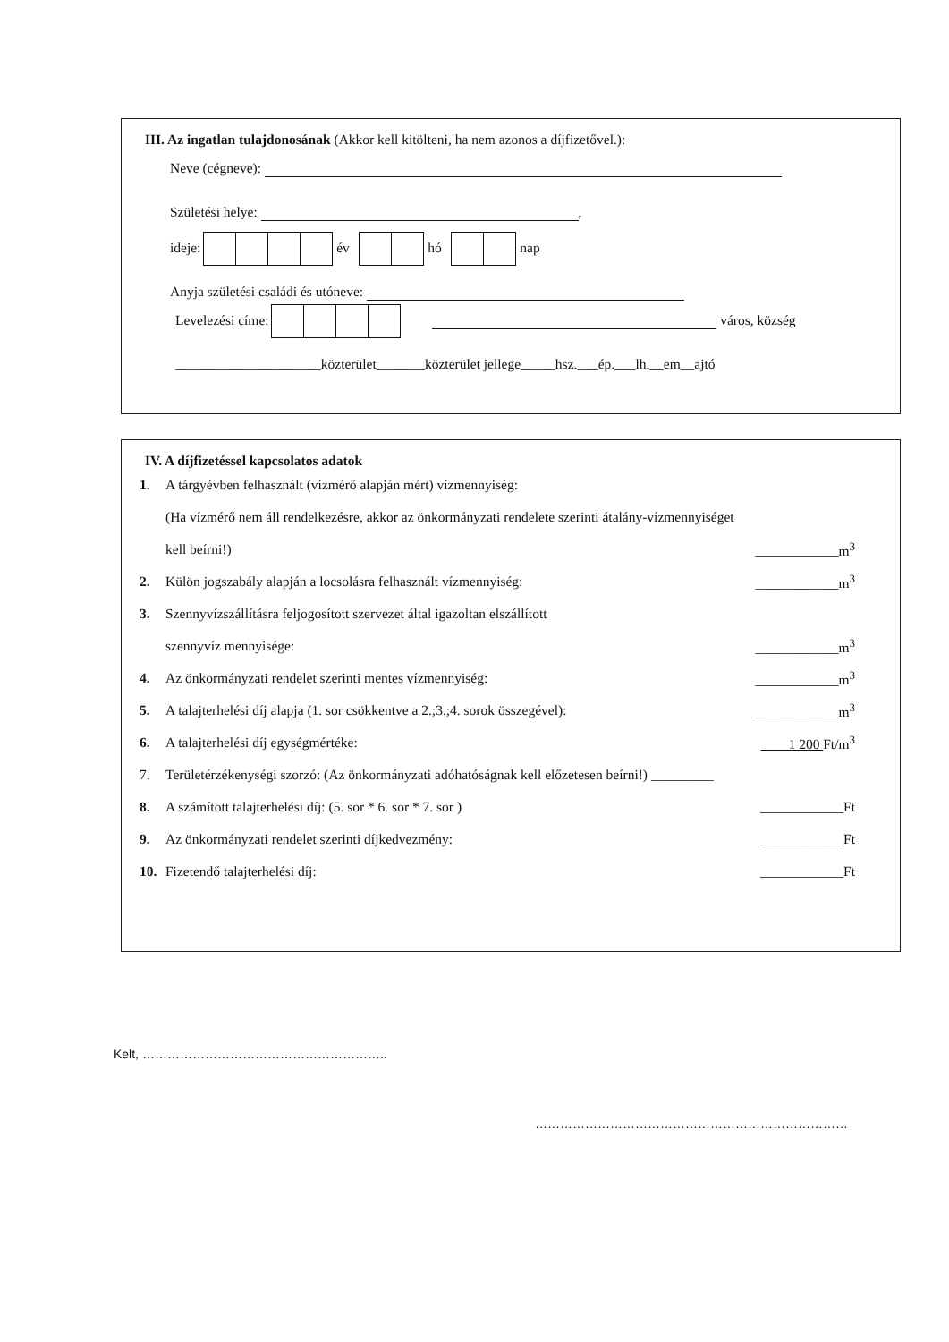III. Az ingatlan tulajdonosának (Akkor kell kitölteni, ha nem azonos a díjfizetővel.):
Neve (cégneve):
Születési helye: ,
ideje: év hó nap
Anyja születési családi és utóneve:
Levelezési címe: város, község
_____________________közterület_______közterület jellege_____hsz.___ép.___lh.__em__ajtó
IV. A díjfizetéssel kapcsolatos adatok
1. A tárgyévben felhasznált (vízmérő alapján mért) vízmennyiség:
(Ha vízmérő nem áll rendelkezésre, akkor az önkormányzati rendelete szerinti átalány-vízmennyiséget
kell beírni!) ____________m<sup>3</sup>
2. Külön jogszabály alapján a locsolásra felhasznált vízmennyiség: ____________m<sup>3</sup>
3. Szennyvízszállításra feljogosított szervezet által igazoltan elszállított
szennyvíz mennyisége: ____________m<sup>3</sup>
4. Az önkormányzati rendelet szerinti mentes vízmennyiség: ____________m<sup>3</sup>
5. A talajterhelési díj alapja (1. sor csökkentve a 2.;3.;4. sorok összegével): ____________m<sup>3</sup>
6. A talajterhelési díj egységmértéke: 1 200 Ft/m<sup>3</sup>
7. Területérzékenységi szorzó: (Az önkormányzati adóhatóságnak kell előzetesen beírni!) _________
8. A számított talajterhelési díj: (5. sor * 6. sor * 7. sor ) ____________Ft
9. Az önkormányzati rendelet szerinti díjkedvezmény: ____________Ft
10. Fizetendő talajterhelési díj: ____________Ft
Kelt, …………………………………………………..
…………………………………………………………………